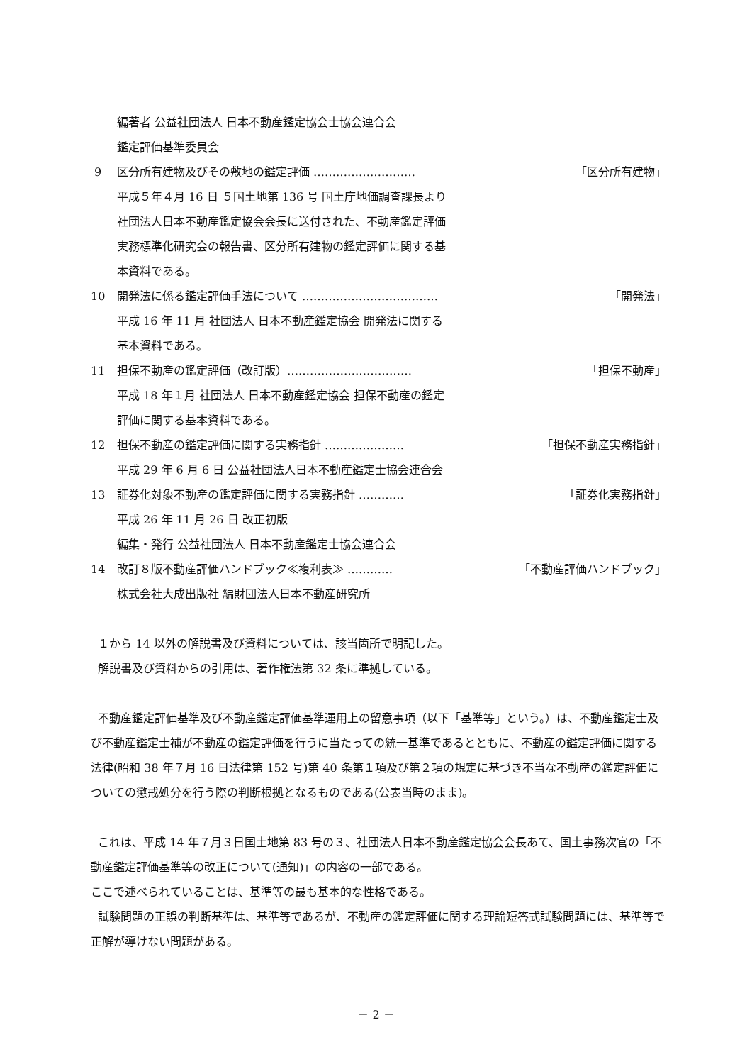編著者 公益社団法人 日本不動産鑑定協会士協会連合会
鑑定評価基準委員会
9 区分所有建物及びその敷地の鑑定評価 ……………………… 「区分所有建物」
平成５年４月 16 日 ５国土地第 136 号 国土庁地価調査課長より
社団法人日本不動産鑑定協会会長に送付された、不動産鑑定評価
実務標準化研究会の報告書、区分所有建物の鑑定評価に関する基
本資料である。
10 開発法に係る鑑定評価手法について ……………………………… 「開発法」
平成 16 年 11 月 社団法人 日本不動産鑑定協会 開発法に関する
基本資料である。
11 担保不動産の鑑定評価（改訂版）…………………………… 「担保不動産」
平成 18 年１月 社団法人 日本不動産鑑定協会 担保不動産の鑑定
評価に関する基本資料である。
12 担保不動産の鑑定評価に関する実務指針 ………………… 「担保不動産実務指針」
平成 29 年 6 月 6 日 公益社団法人日本不動産鑑定士協会連合会
13 証券化対象不動産の鑑定評価に関する実務指針 ………… 「証券化実務指針」
平成 26 年 11 月 26 日 改正初版
編集・発行 公益社団法人 日本不動産鑑定士協会連合会
14 改訂８版不動産評価ハンドブック≪複利表≫ ………… 「不動産評価ハンドブック」
株式会社大成出版社 編財団法人日本不動産研究所
１から 14 以外の解説書及び資料については、該当箇所で明記した。
解説書及び資料からの引用は、著作権法第 32 条に準拠している。
不動産鑑定評価基準及び不動産鑑定評価基準運用上の留意事項（以下「基準等」という。）は、不動産鑑定士及び不動産鑑定士補が不動産の鑑定評価を行うに当たっての統一基準であるとともに、不動産の鑑定評価に関する法律(昭和 38 年７月 16 日法律第 152 号)第 40 条第１項及び第２項の規定に基づき不当な不動産の鑑定評価についての懲戒処分を行う際の判断根拠となるものである(公表当時のまま)。
これは、平成 14 年７月３日国土地第 83 号の３、社団法人日本不動産鑑定協会会長あて、国土事務次官の「不動産鑑定評価基準等の改正について(通知)」の内容の一部である。
ここで述べられていることは、基準等の最も基本的な性格である。
試験問題の正誤の判断基準は、基準等であるが、不動産の鑑定評価に関する理論短答式試験問題には、基準等で正解が導けない問題がある。
－ 2 －